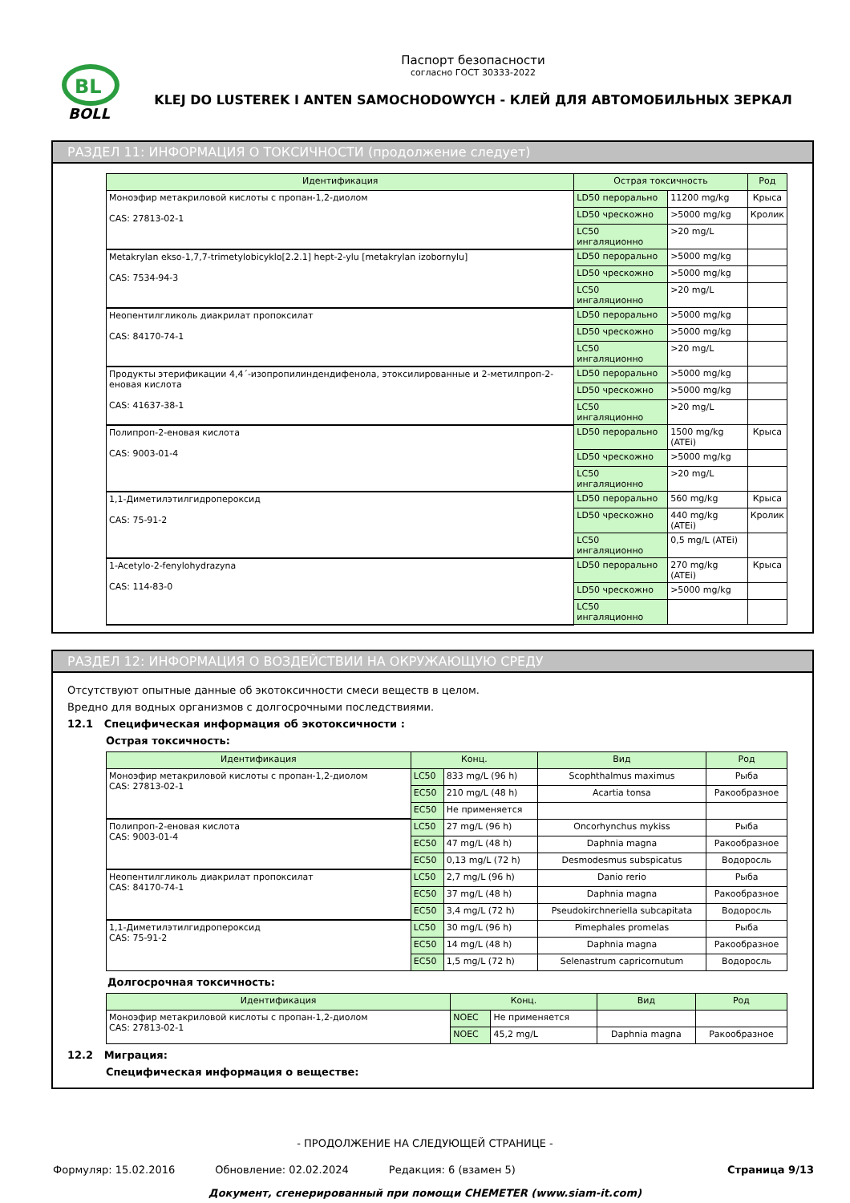BL
BOLL
Паспорт безопасности
согласно ГОСТ 30333-2022
KLEJ DO LUSTEREK I ANTEN SAMOCHODOWYCH - КЛЕЙ ДЛЯ АВТОМОБИЛЬНЫХ ЗЕРКАЛ
РАЗДЕЛ 11: ИНФОРМАЦИЯ О ТОКСИЧНОСТИ (продолжение следует)
| Идентификация | Острая токсичность | | Род |
| --- | --- | --- | --- |
| Моноэфир метакриловой кислоты с пропан-1,2-диолом CAS: 27813-02-1 | LD50 перорально | 11200 mg/kg | Крыса |
| | LD50 чрескожно | >5000 mg/kg | Кролик |
| | LC50 ингаляционно | >20 mg/L | |
| Metakrylan ekso-1,7,7-trimetylobicyklo[2.2.1] hept-2-ylu [metakrylan izobornylu] CAS: 7534-94-3 | LD50 перорально | >5000 mg/kg | |
| | LD50 чрескожно | >5000 mg/kg | |
| | LC50 ингаляционно | >20 mg/L | |
| Неопентилгликоль диакрилат пропоксилат CAS: 84170-74-1 | LD50 перорально | >5000 mg/kg | |
| | LD50 чрескожно | >5000 mg/kg | |
| | LC50 ингаляционно | >20 mg/L | |
| Продукты этерификации 4,4´-изопропилиндендифенола, этоксилированные и 2-метилпроп-2-еновая кислота CAS: 41637-38-1 | LD50 перорально | >5000 mg/kg | |
| | LD50 чрескожно | >5000 mg/kg | |
| | LC50 ингаляционно | >20 mg/L | |
| Полипроп-2-еновая кислота CAS: 9003-01-4 | LD50 перорально | 1500 mg/kg (ATEi) | Крыса |
| | LD50 чрескожно | >5000 mg/kg | |
| | LC50 ингаляционно | >20 mg/L | |
| 1,1-Диметилэтилгидропероксид CAS: 75-91-2 | LD50 перорально | 560 mg/kg | Крыса |
| | LD50 чрескожно | 440 mg/kg (ATEi) | Кролик |
| | LC50 ингаляционно | 0,5 mg/L (ATEi) | |
| 1-Acetylo-2-fenylohydrazyna CAS: 114-83-0 | LD50 перорально | 270 mg/kg (ATEi) | Крыса |
| | LD50 чрескожно | >5000 mg/kg | |
| | LC50 ингаляционно | | |
РАЗДЕЛ 12: ИНФОРМАЦИЯ О ВОЗДЕЙСТВИИ НА ОКРУЖАЮЩУЮ СРЕДУ
Отсутствуют опытные данные об экотоксичности смеси веществ в целом.
Вредно для водных организмов с долгосрочными последствиями.
12.1 Специфическая информация об экотоксичности :
Острая токсичность:
| Идентификация | Конц. | | Вид | Род |
| --- | --- | --- | --- | --- |
| Моноэфир метакриловой кислоты с пропан-1,2-диолом CAS: 27813-02-1 | LC50 | 833 mg/L (96 h) | Scophthalmus maximus | Рыба |
| | EC50 | 210 mg/L (48 h) | Acartia tonsa | Ракообразное |
| | EC50 | Не применяется | | |
| Полипроп-2-еновая кислота CAS: 9003-01-4 | LC50 | 27 mg/L (96 h) | Oncorhynchus mykiss | Рыба |
| | EC50 | 47 mg/L (48 h) | Daphnia magna | Ракообразное |
| | EC50 | 0,13 mg/L (72 h) | Desmodesmus subspicatus | Водоросль |
| Неопентилгликоль диакрилат пропоксилат CAS: 84170-74-1 | LC50 | 2,7 mg/L (96 h) | Danio rerio | Рыба |
| | EC50 | 37 mg/L (48 h) | Daphnia magna | Ракообразное |
| | EC50 | 3,4 mg/L (72 h) | Pseudokirchneriella subcapitata | Водоросль |
| 1,1-Диметилэтилгидропероксид CAS: 75-91-2 | LC50 | 30 mg/L (96 h) | Pimephales promelas | Рыба |
| | EC50 | 14 mg/L (48 h) | Daphnia magna | Ракообразное |
| | EC50 | 1,5 mg/L (72 h) | Selenastrum capricornutum | Водоросль |
Долгосрочная токсичность:
| Идентификация | Конц. | | Вид | Род |
| --- | --- | --- | --- | --- |
| Моноэфир метакриловой кислоты с пропан-1,2-диолом CAS: 27813-02-1 | NOEC | Не применяется | | |
| | NOEC | 45,2 mg/L | Daphnia magna | Ракообразное |
12.2 Миграция:
Специфическая информация о веществе:
- ПРОДОЛЖЕНИЕ НА СЛЕДУЮЩЕЙ СТРАНИЦЕ -
Формуляр: 15.02.2016 Обновление: 02.02.2024 Редакция: 6 (взамен 5) Страница 9/13
Документ, сгенерированный при помощи CHEMETER (www.siam-it.com)